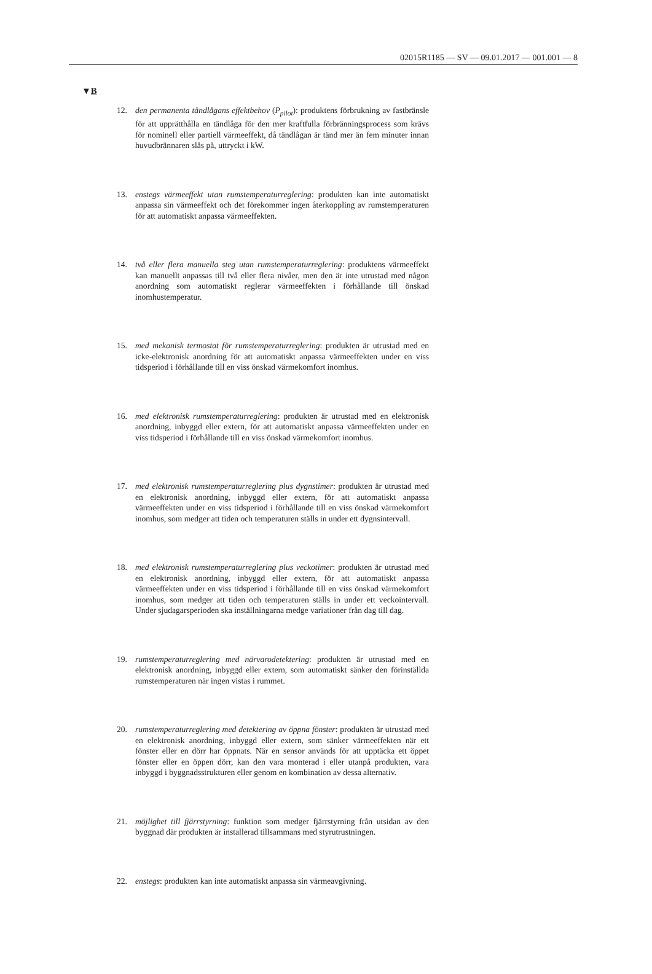02015R1185 — SV — 09.01.2017 — 001.001 — 8
▼B
12. den permanenta tändlågans effektbehov (P<sub>pilot</sub>): produktens förbrukning av fastbränsle för att upprätthålla en tändlåga för den mer kraftfulla förbrän­ningsprocess som krävs för nominell eller partiell värmeeffekt, då tändlågan är tänd mer än fem minuter innan huvudbrännaren slås på, uttryckt i kW.
13. enstegs värmeeffekt utan rumstemperaturreglering: produkten kan inte auto­matiskt anpassa sin värmeeffekt och det förekommer ingen återkoppling av rumstemperaturen för att automatiskt anpassa värmeeffekten.
14. två eller flera manuella steg utan rumstemperaturreglering: produktens vär­meeffekt kan manuellt anpassas till två eller flera nivåer, men den är inte utrustad med någon anordning som automatiskt reglerar värmeeffekten i förhållande till önskad inomhustemperatur.
15. med mekanisk termostat för rumstemperaturreglering: produkten är utrustad med en icke-elektronisk anordning för att automatiskt anpassa värmeeffekten under en viss tidsperiod i förhållande till en viss önskad värmekomfort inomhus.
16. med elektronisk rumstemperaturreglering: produkten är utrustad med en elektronisk anordning, inbyggd eller extern, för att automatiskt anpassa vär­meeffekten under en viss tidsperiod i förhållande till en viss önskad värme­komfort inomhus.
17. med elektronisk rumstemperaturreglering plus dygnstimer: produkten är ut­rustad med en elektronisk anordning, inbyggd eller extern, för att auto­matiskt anpassa värmeeffekten under en viss tidsperiod i förhållande till en viss önskad värmekomfort inomhus, som medger att tiden och temperaturen ställs in under ett dygnsintervall.
18. med elektronisk rumstemperaturreglering plus veckotimer: produkten är ut­rustad med en elektronisk anordning, inbyggd eller extern, för att auto­matiskt anpassa värmeeffekten under en viss tidsperiod i förhållande till en viss önskad värmekomfort inomhus, som medger att tiden och temperaturen ställs in under ett veckointervall. Under sjudagarsperioden ska inställning­arna medge variationer från dag till dag.
19. rumstemperaturreglering med närvarodetektering: produkten är utrustad med en elektronisk anordning, inbyggd eller extern, som automatiskt sänker den förinställda rumstemperaturen när ingen vistas i rummet.
20. rumstemperaturreglering med detektering av öppna fönster: produkten är utrustad med en elektronisk anordning, inbyggd eller extern, som sänker värmeeffekten när ett fönster eller en dörr har öppnats. När en sensor an­vänds för att upptäcka ett öppet fönster eller en öppen dörr, kan den vara monterad i eller utanpå produkten, vara inbyggd i byggnadsstrukturen eller genom en kombination av dessa alternativ.
21. möjlighet till fjärrstyrning: funktion som medger fjärrstyrning från utsidan av den byggnad där produkten är installerad tillsammans med styrutrustningen.
22. enstegs: produkten kan inte automatiskt anpassa sin värmeavgivning.